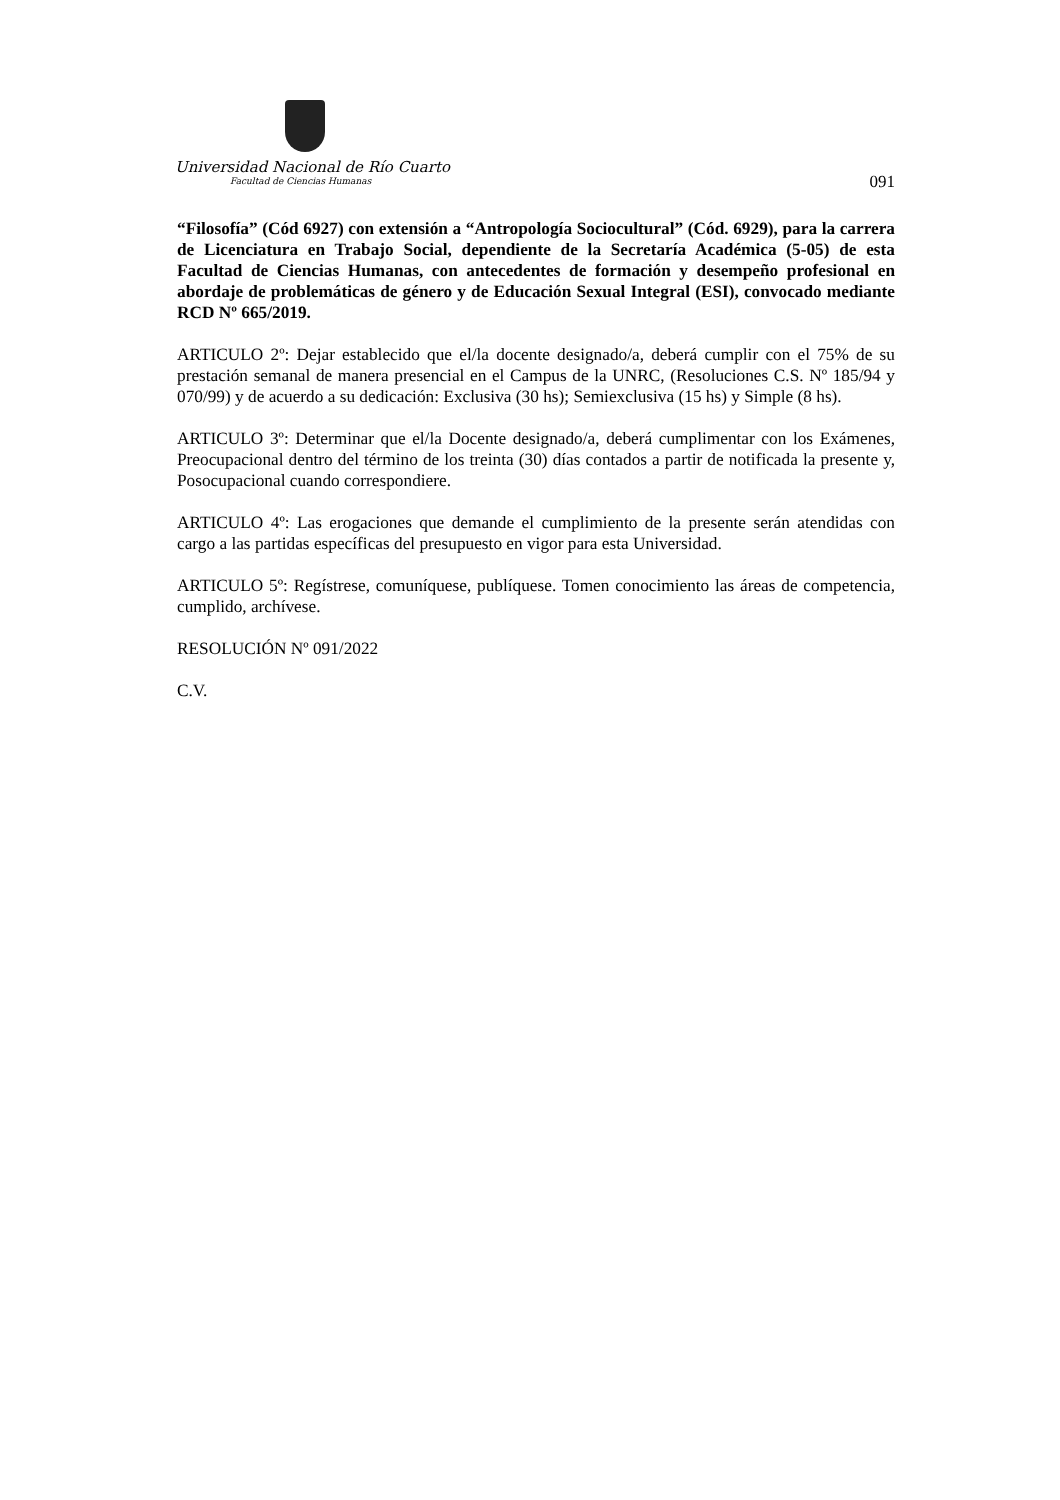Universidad Nacional de Río Cuarto
Facultad de Ciencias Humanas
091
“Filosofía” (Cód 6927) con extensión a “Antropología Sociocultural” (Cód. 6929), para la carrera de Licenciatura en Trabajo Social, dependiente de la Secretaría Académica (5-05) de esta Facultad de Ciencias Humanas, con antecedentes de formación y desempeño profesional en abordaje de problemáticas de género y de Educación Sexual Integral (ESI), convocado mediante RCD Nº 665/2019.
ARTICULO 2º: Dejar establecido que el/la docente designado/a, deberá cumplir con el 75% de su prestación semanal de manera presencial en el Campus de la UNRC, (Resoluciones C.S. Nº 185/94 y 070/99) y de acuerdo a su dedicación: Exclusiva (30 hs); Semiexclusiva (15 hs) y Simple (8 hs).
ARTICULO 3º: Determinar que el/la Docente designado/a, deberá cumplimentar con los Exámenes, Preocupacional dentro del término de los treinta (30) días contados a partir de notificada la presente y, Posocupacional cuando correspondiere.
ARTICULO 4º: Las erogaciones que demande el cumplimiento de la presente serán atendidas con cargo a las partidas específicas del presupuesto en vigor para esta Universidad.
ARTICULO 5º: Regístrese, comuníquese, publíquese. Tomen conocimiento las áreas de competencia, cumplido, archívese.
RESOLUCIÓN Nº 091/2022
C.V.